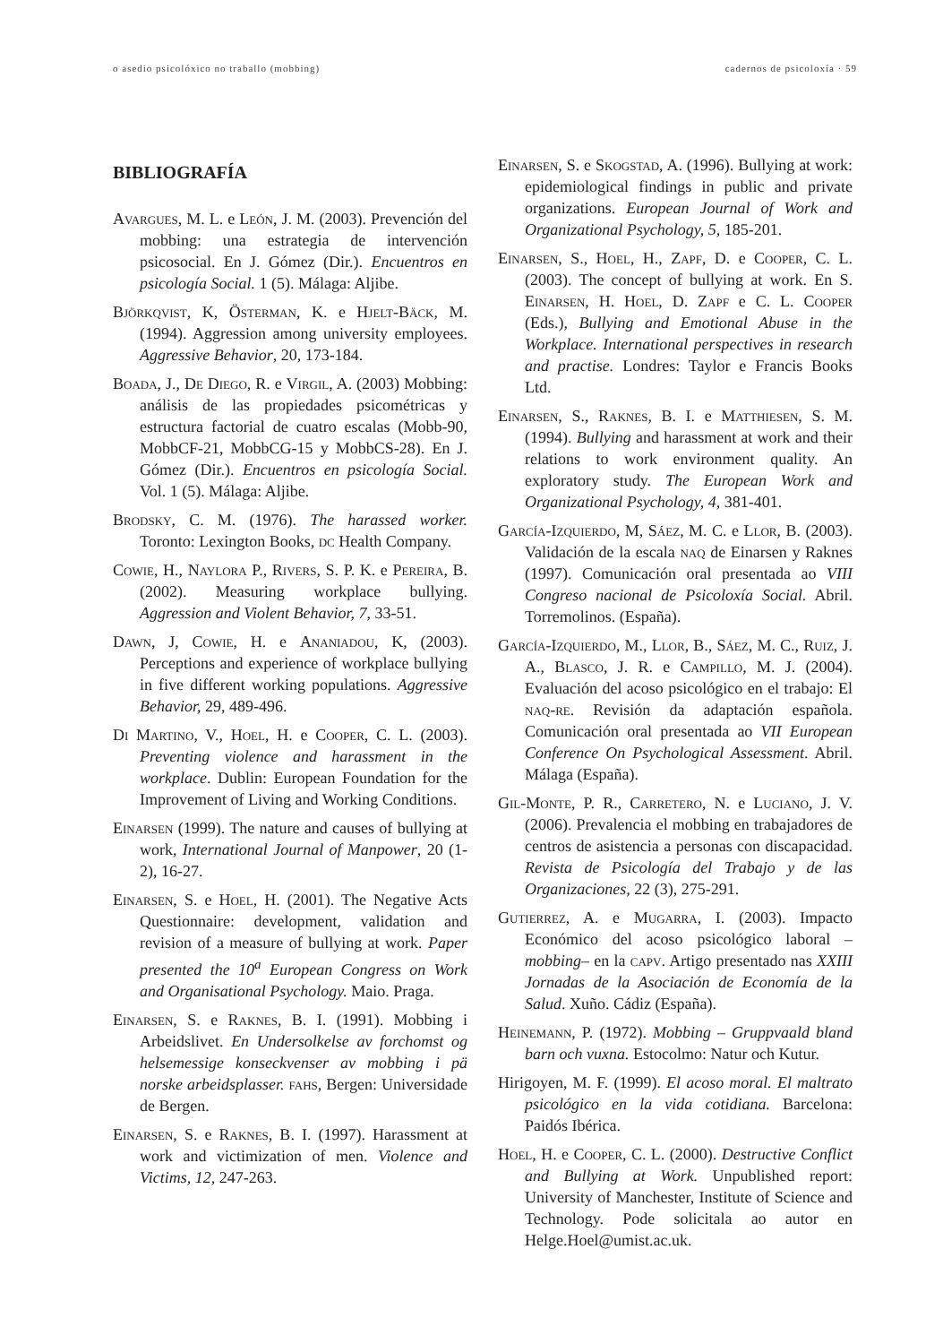o asedio psicolóxico no traballo (mobbing) cadernos de psicoloxía · 59
BIBLIOGRAFÍA
Avargues, M. L. e León, J. M. (2003). Prevención del mobbing: una estrategia de intervención psicosocial. En J. Gómez (Dir.). Encuentros en psicología Social. 1 (5). Málaga: Aljibe.
Björkqvist, K, Österman, K. e Hjelt-Bäck, M. (1994). Aggression among university employees. Aggressive Behavior, 20, 173-184.
Boada, J., De Diego, R. e Virgil, A. (2003) Mobbing: análisis de las propiedades psicométricas y estructura factorial de cuatro escalas (Mobb-90, MobbCF-21, MobbCG-15 y MobbCS-28). En J. Gómez (Dir.). Encuentros en psicología Social. Vol. 1 (5). Málaga: Aljibe.
Brodsky, C. M. (1976). The harassed worker. Toronto: Lexington Books, dc Health Company.
Cowie, H., Naylora P., Rivers, S. P. K. e Pereira, B. (2002). Measuring workplace bullying. Aggression and Violent Behavior, 7, 33-51.
Dawn, J, Cowie, H. e Ananiadou, K, (2003). Perceptions and experience of workplace bullying in five different working populations. Aggressive Behavior, 29, 489-496.
Di Martino, V., Hoel, H. e Cooper, C. L. (2003). Preventing violence and harassment in the workplace. Dublin: European Foundation for the Improvement of Living and Working Conditions.
Einarsen (1999). The nature and causes of bullying at work, International Journal of Manpower, 20 (1-2), 16-27.
Einarsen, S. e Hoel, H. (2001). The Negative Acts Questionnaire: development, validation and revision of a measure of bullying at work. Paper presented the 10<sup>a</sup> European Congress on Work and Organisational Psychology. Maio. Praga.
Einarsen, S. e Raknes, B. I. (1991). Mobbing i Arbeidslivet. En Undersolkelse av forchomst og helsemessige konseckvenser av mobbing i pä norske arbeidsplasser. fahs, Bergen: Universidade de Bergen.
Einarsen, S. e Raknes, B. I. (1997). Harassment at work and victimization of men. Violence and Victims, 12, 247-263.
Einarsen, S. e Skogstad, A. (1996). Bullying at work: epidemiological findings in public and private organizations. European Journal of Work and Organizational Psychology, 5, 185-201.
Einarsen, S., Hoel, H., Zapf, D. e Cooper, C. L. (2003). The concept of bullying at work. En S. Einarsen, H. Hoel, D. Zapf e C. L. Cooper (Eds.), Bullying and Emotional Abuse in the Workplace. International perspectives in research and practise. Londres: Taylor e Francis Books Ltd.
Einarsen, S., Raknes, B. I. e Matthiesen, S. M. (1994). Bullying and harassment at work and their relations to work environment quality. An exploratory study. The European Work and Organizational Psychology, 4, 381-401.
García-Izquierdo, M, Sáez, M. C. e Llor, B. (2003). Validación de la escala naq de Einarsen y Raknes (1997). Comunicación oral presentada ao VIII Congreso nacional de Psicoloxía Social. Abril. Torremolinos. (España).
García-Izquierdo, M., Llor, B., Sáez, M. C., Ruiz, J. A., Blasco, J. R. e Campillo, M. J. (2004). Evaluación del acoso psicológico en el trabajo: El naq-re. Revisión da adaptación española. Comunicación oral presentada ao VII European Conference On Psychological Assessment. Abril. Málaga (España).
Gil-Monte, P. R., Carretero, N. e Luciano, J. V. (2006). Prevalencia el mobbing en trabajadores de centros de asistencia a personas con discapacidad. Revista de Psicología del Trabajo y de las Organizaciones, 22 (3), 275-291.
Gutierrez, A. e Mugarra, I. (2003). Impacto Económico del acoso psicológico laboral –mobbing– en la capv. Artigo presentado nas XXIII Jornadas de la Asociación de Economía de la Salud. Xuño. Cádiz (España).
Heinemann, P. (1972). Mobbing – Gruppvaald bland barn och vuxna. Estocolmo: Natur och Kutur.
Hirigoyen, M. F. (1999). El acoso moral. El maltrato psicológico en la vida cotidiana. Barcelona: Paidós Ibérica.
Hoel, H. e Cooper, C. L. (2000). Destructive Conflict and Bullying at Work. Unpublished report: University of Manchester, Institute of Science and Technology. Pode solicitala ao autor en Helge.Hoel@umist.ac.uk.